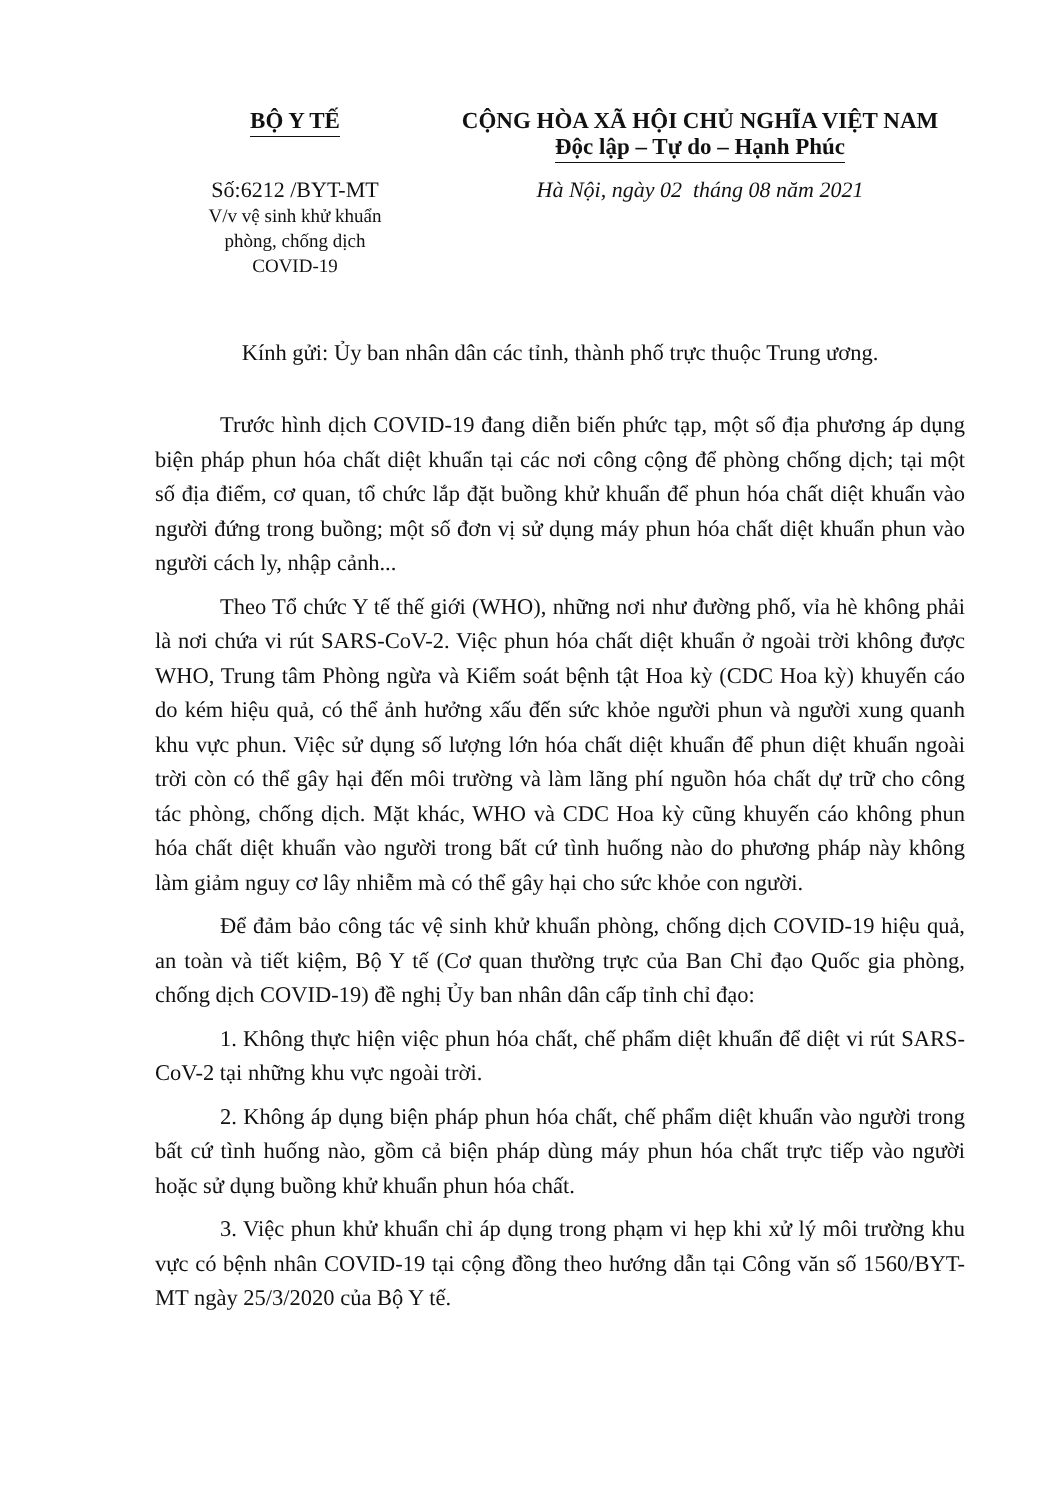BỘ Y TẾ
Số:6212 /BYT-MT
V/v vệ sinh khử khuẩn
phòng, chống dịch
COVID-19
CỘNG HÒA XÃ HỘI CHỦ NGHĨA VIỆT NAM
Độc lập – Tự do – Hạnh Phúc
Hà Nội, ngày 02 tháng 08 năm 2021
Kính gửi: Ủy ban nhân dân các tỉnh, thành phố trực thuộc Trung ương.
Trước hình dịch COVID-19 đang diễn biến phức tạp, một số địa phương áp dụng biện pháp phun hóa chất diệt khuẩn tại các nơi công cộng để phòng chống dịch; tại một số địa điểm, cơ quan, tổ chức lắp đặt buồng khử khuẩn để phun hóa chất diệt khuẩn vào người đứng trong buồng; một số đơn vị sử dụng máy phun hóa chất diệt khuẩn phun vào người cách ly, nhập cảnh...
Theo Tổ chức Y tế thế giới (WHO), những nơi như đường phố, vỉa hè không phải là nơi chứa vi rút SARS-CoV-2. Việc phun hóa chất diệt khuẩn ở ngoài trời không được WHO, Trung tâm Phòng ngừa và Kiểm soát bệnh tật Hoa kỳ (CDC Hoa kỳ) khuyến cáo do kém hiệu quả, có thể ảnh hưởng xấu đến sức khỏe người phun và người xung quanh khu vực phun. Việc sử dụng số lượng lớn hóa chất diệt khuẩn để phun diệt khuẩn ngoài trời còn có thể gây hại đến môi trường và làm lãng phí nguồn hóa chất dự trữ cho công tác phòng, chống dịch. Mặt khác, WHO và CDC Hoa kỳ cũng khuyến cáo không phun hóa chất diệt khuẩn vào người trong bất cứ tình huống nào do phương pháp này không làm giảm nguy cơ lây nhiễm mà có thể gây hại cho sức khỏe con người.
Để đảm bảo công tác vệ sinh khử khuẩn phòng, chống dịch COVID-19 hiệu quả, an toàn và tiết kiệm, Bộ Y tế (Cơ quan thường trực của Ban Chỉ đạo Quốc gia phòng, chống dịch COVID-19) đề nghị Ủy ban nhân dân cấp tỉnh chỉ đạo:
1. Không thực hiện việc phun hóa chất, chế phẩm diệt khuẩn để diệt vi rút SARS-CoV-2 tại những khu vực ngoài trời.
2. Không áp dụng biện pháp phun hóa chất, chế phẩm diệt khuẩn vào người trong bất cứ tình huống nào, gồm cả biện pháp dùng máy phun hóa chất trực tiếp vào người hoặc sử dụng buồng khử khuẩn phun hóa chất.
3. Việc phun khử khuẩn chỉ áp dụng trong phạm vi hẹp khi xử lý môi trường khu vực có bệnh nhân COVID-19 tại cộng đồng theo hướng dẫn tại Công văn số 1560/BYT-MT ngày 25/3/2020 của Bộ Y tế.